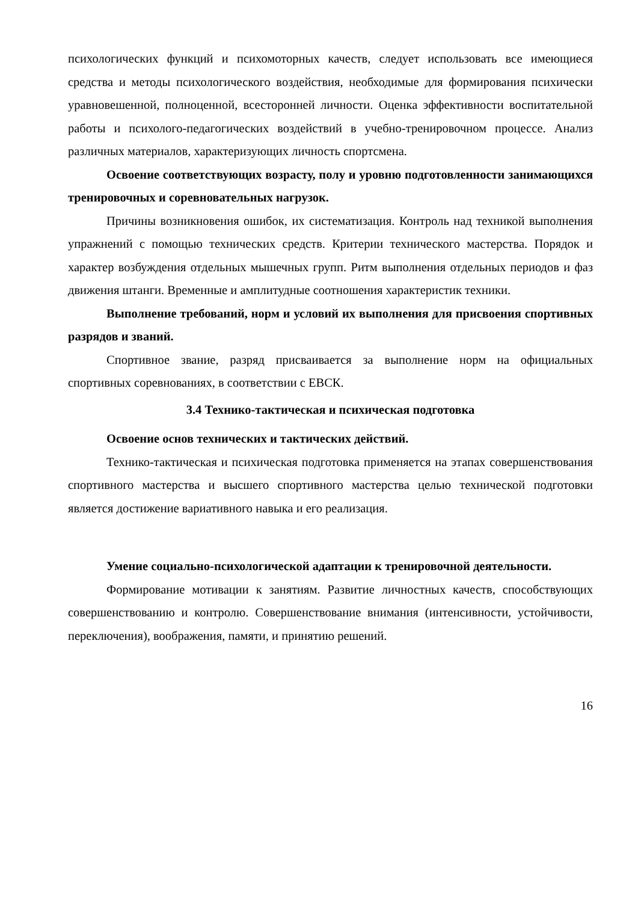психологических функций и психомоторных качеств, следует использовать все имеющиеся средства и методы психологического воздействия, необходимые для формирования психически уравновешенной, полноценной, всесторонней личности. Оценка эффективности воспитательной работы и психолого-педагогических воздействий в учебно-тренировочном процессе. Анализ различных материалов, характеризующих личность спортсмена.
Освоение соответствующих возрасту, полу и уровню подготовленности занимающихся тренировочных и соревновательных нагрузок.
Причины возникновения ошибок, их систематизация. Контроль над техникой выполнения упражнений с помощью технических средств. Критерии технического мастерства. Порядок и характер возбуждения отдельных мышечных групп. Ритм выполнения отдельных периодов и фаз движения штанги. Временные и амплитудные соотношения характеристик техники.
Выполнение требований, норм и условий их выполнения для присвоения спортивных разрядов и званий.
Спортивное звание, разряд присваивается за выполнение норм на официальных спортивных соревнованиях, в соответствии с ЕВСК.
3.4 Технико-тактическая и психическая подготовка
Освоение основ технических и тактических действий.
Технико-тактическая и психическая подготовка применяется на этапах совершенствования спортивного мастерства и высшего спортивного мастерства целью технической подготовки является достижение вариативного навыка и его реализация.
Умение социально-психологической адаптации к тренировочной деятельности.
Формирование мотивации к занятиям. Развитие личностных качеств, способствующих совершенствованию и контролю. Совершенствование внимания (интенсивности, устойчивости, переключения), воображения, памяти, и принятию решений.
16